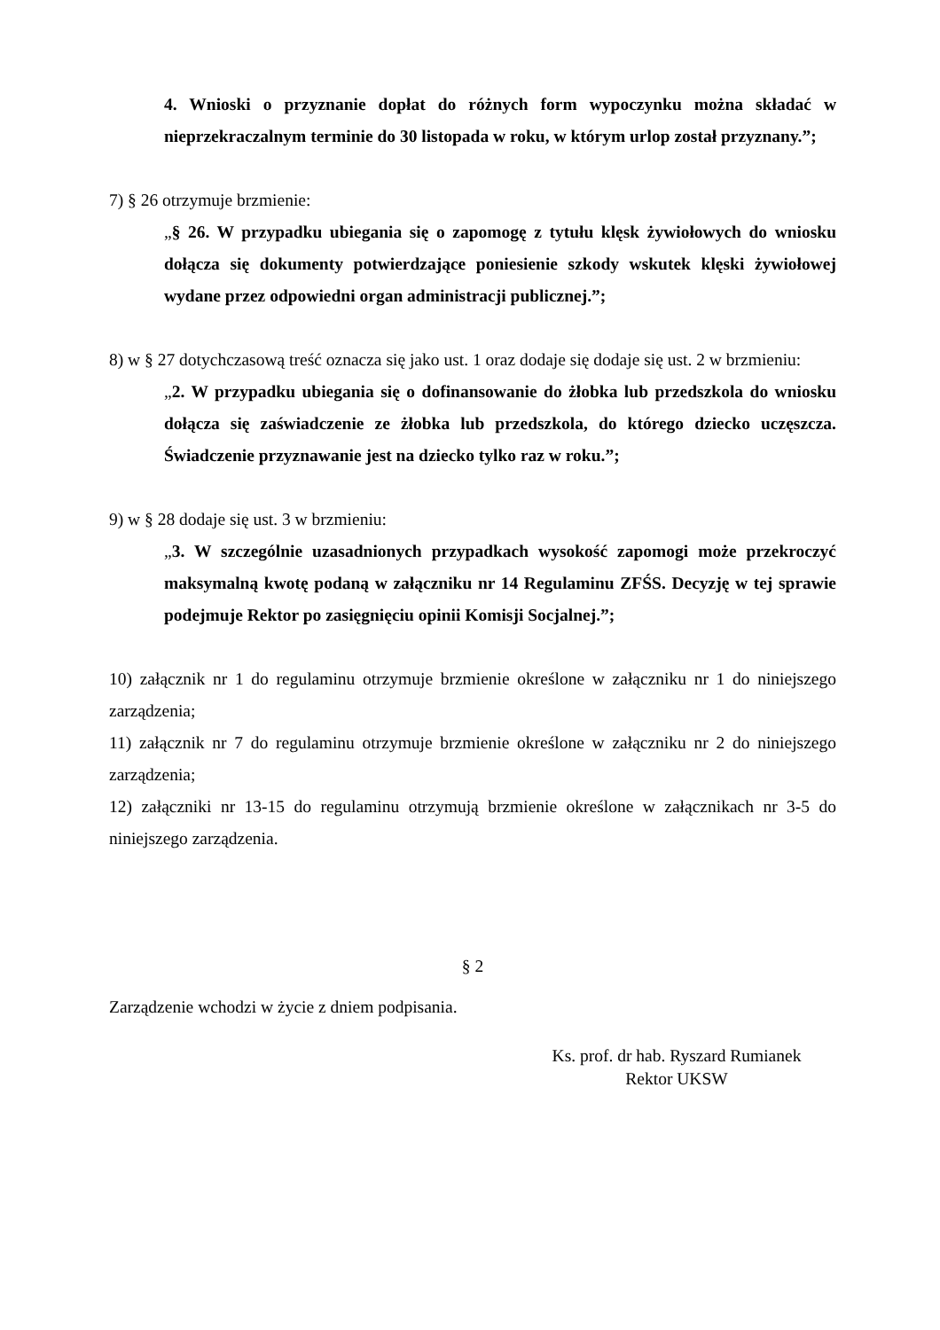4. Wnioski o przyznanie dopłat do różnych form wypoczynku można składać w nieprzekraczalnym terminie do 30 listopada w roku, w którym urlop został przyznany.”;
7) § 26 otrzymuje brzmienie:
„§ 26. W przypadku ubiegania się o zapomogę z tytułu klęsk żywiołowych do wniosku dołącza się dokumenty potwierdzające poniesienie szkody wskutek klęski żywiołowej wydane przez odpowiedni organ administracji publicznej.”;
8) w § 27 dotychczasową treść oznacza się jako ust. 1 oraz dodaje się dodaje się ust. 2 w brzmieniu:
„2. W przypadku ubiegania się o dofinansowanie do żłobka lub przedszkola do wniosku dołącza się zaświadczenie ze żłobka lub przedszkola, do którego dziecko uczęszcza. Świadczenie przyznawanie jest na dziecko tylko raz w roku.”;
9) w § 28 dodaje się ust. 3 w brzmieniu:
„3. W szczególnie uzasadnionych przypadkach wysokość zapomogi może przekroczyć maksymalną kwotę podaną w załączniku nr 14 Regulaminu ZFŚS. Decyzję w tej sprawie podejmuje Rektor po zasięgnięciu opinii Komisji Socjalnej.”;
10) załącznik nr 1 do regulaminu otrzymuje brzmienie określone w załączniku nr 1 do niniejszego zarządzenia;
11) załącznik nr 7 do regulaminu otrzymuje brzmienie określone w załączniku nr 2 do niniejszego zarządzenia;
12) załączniki nr 13-15 do regulaminu otrzymują brzmienie określone w załącznikach nr 3-5 do niniejszego zarządzenia.
§ 2
Zarządzenie wchodzi w życie z dniem podpisania.
Ks. prof. dr hab. Ryszard Rumianek
Rektor UKSW